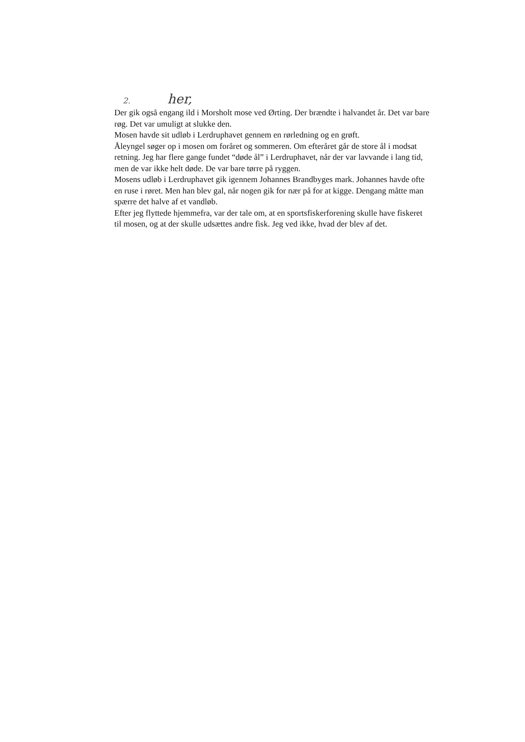2. her,
Der gik også engang ild i Morsholt mose ved Ørting. Der brændte i halvandet år. Det var bare røg. Det var umuligt at slukke den.
Mosen havde sit udløb i Lerdruphavet gennem en rørledning og en grøft.
Åleyngel søger op i mosen om foråret og sommeren. Om efteråret går de store ål i modsat retning. Jeg har flere gange fundet “døde ål” i Lerdruphavet, når der var lavvande i lang tid, men de var ikke helt døde. De var bare tørre på ryggen.
Mosens udløb i Lerdruphavet gik igennem Johannes Brandbyges mark. Johannes havde ofte en ruse i røret. Men han blev gal, når nogen gik for nær på for at kigge. Dengang måtte man spærre det halve af et vandløb.
Efter jeg flyttede hjemmefra, var der tale om, at en sportsfiskerforening skulle have fiskeret til mosen, og at der skulle udsættes andre fisk. Jeg ved ikke, hvad der blev af det.